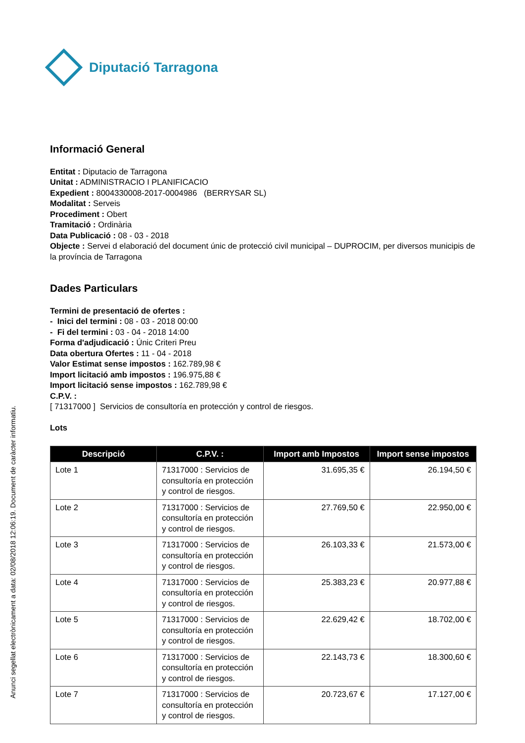Diputació Tarragona
Informació General
Entitat : Diputacio de Tarragona
Unitat : ADMINISTRACIO I PLANIFICACIO
Expedient : 8004330008-2017-0004986 (BERRYSAR SL)
Modalitat : Serveis
Procediment : Obert
Tramitació : Ordinària
Data Publicació : 08 - 03 - 2018
Objecte : Servei d elaboració del document únic de protecció civil municipal – DUPROCIM, per diversos municipis de la província de Tarragona
Dades Particulars
Termini de presentació de ofertes :
- Inici del termini : 08 - 03 - 2018 00:00
- Fi del termini : 03 - 04 - 2018 14:00
Forma d'adjudicació : Únic Criteri Preu
Data obertura Ofertes : 11 - 04 - 2018
Valor Estimat sense impostos : 162.789,98 €
Import licitació amb impostos : 196.975,88 €
Import licitació sense impostos : 162.789,98 €
C.P.V. :
[ 71317000 ] Servicios de consultoría en protección y control de riesgos.
Lots
| Descripció | C.P.V. : | Import amb Impostos | Import sense impostos |
| --- | --- | --- | --- |
| Lote 1 | 71317000 : Servicios de consultoría en protección y control de riesgos. | 31.695,35 € | 26.194,50 € |
| Lote 2 | 71317000 : Servicios de consultoría en protección y control de riesgos. | 27.769,50 € | 22.950,00 € |
| Lote 3 | 71317000 : Servicios de consultoría en protección y control de riesgos. | 26.103,33 € | 21.573,00 € |
| Lote 4 | 71317000 : Servicios de consultoría en protección y control de riesgos. | 25.383,23 € | 20.977,88 € |
| Lote 5 | 71317000 : Servicios de consultoría en protección y control de riesgos. | 22.629,42 € | 18.702,00 € |
| Lote 6 | 71317000 : Servicios de consultoría en protección y control de riesgos. | 22.143,73 € | 18.300,60 € |
| Lote 7 | 71317000 : Servicios de consultoría en protección y control de riesgos. | 20.723,67 € | 17.127,00 € |
Anunci segellat electrònicament a data: 02/08/2018 12:06:19. Document de caràcter informatiu.